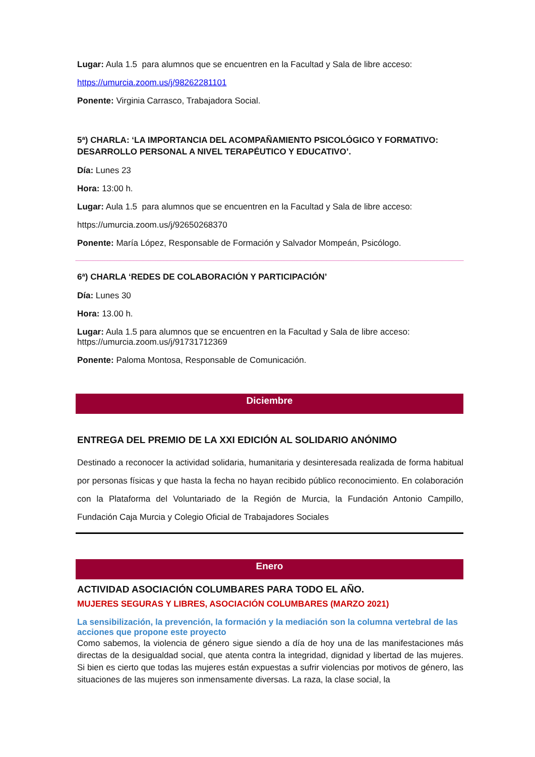Lugar: Aula 1.5 para alumnos que se encuentren en la Facultad y Sala de libre acceso:
https://umurcia.zoom.us/j/98262281101
Ponente: Virginia Carrasco, Trabajadora Social.
5ª) CHARLA: ‘LA IMPORTANCIA DEL ACOMPAÑAMIENTO PSICOLÓGICO Y FORMATIVO: DESARROLLO PERSONAL A NIVEL TERAPÉUTICO Y EDUCATIVO’.
Día: Lunes 23
Hora: 13:00 h.
Lugar: Aula 1.5 para alumnos que se encuentren en la Facultad y Sala de libre acceso:
https://umurcia.zoom.us/j/92650268370
Ponente: María López, Responsable de Formación y Salvador Mompeán, Psicólogo.
6ª) CHARLA ‘REDES DE COLABORACIÓN Y PARTICIPACIÓN’
Día: Lunes 30
Hora: 13.00 h.
Lugar: Aula 1.5 para alumnos que se encuentren en la Facultad y Sala de libre acceso: https://umurcia.zoom.us/j/91731712369
Ponente: Paloma Montosa, Responsable de Comunicación.
Diciembre
ENTREGA DEL PREMIO DE LA XXI EDICIÓN AL SOLIDARIO ANÓNIMO
Destinado a reconocer la actividad solidaria, humanitaria y desinteresada realizada de forma habitual por personas físicas y que hasta la fecha no hayan recibido público reconocimiento. En colaboración con la Plataforma del Voluntariado de la Región de Murcia, la Fundación Antonio Campillo, Fundación Caja Murcia y Colegio Oficial de Trabajadores Sociales
Enero
ACTIVIDAD ASOCIACIÓN COLUMBARES PARA TODO EL AÑO.
MUJERES SEGURAS Y LIBRES, ASOCIACIÓN COLUMBARES (MARZO 2021)
La sensibilización, la prevención, la formación y la mediación son la columna vertebral de las acciones que propone este proyecto
Como sabemos, la violencia de género sigue siendo a día de hoy una de las manifestaciones más directas de la desigualdad social, que atenta contra la integridad, dignidad y libertad de las mujeres. Si bien es cierto que todas las mujeres están expuestas a sufrir violencias por motivos de género, las situaciones de las mujeres son inmensamente diversas. La raza, la clase social, la